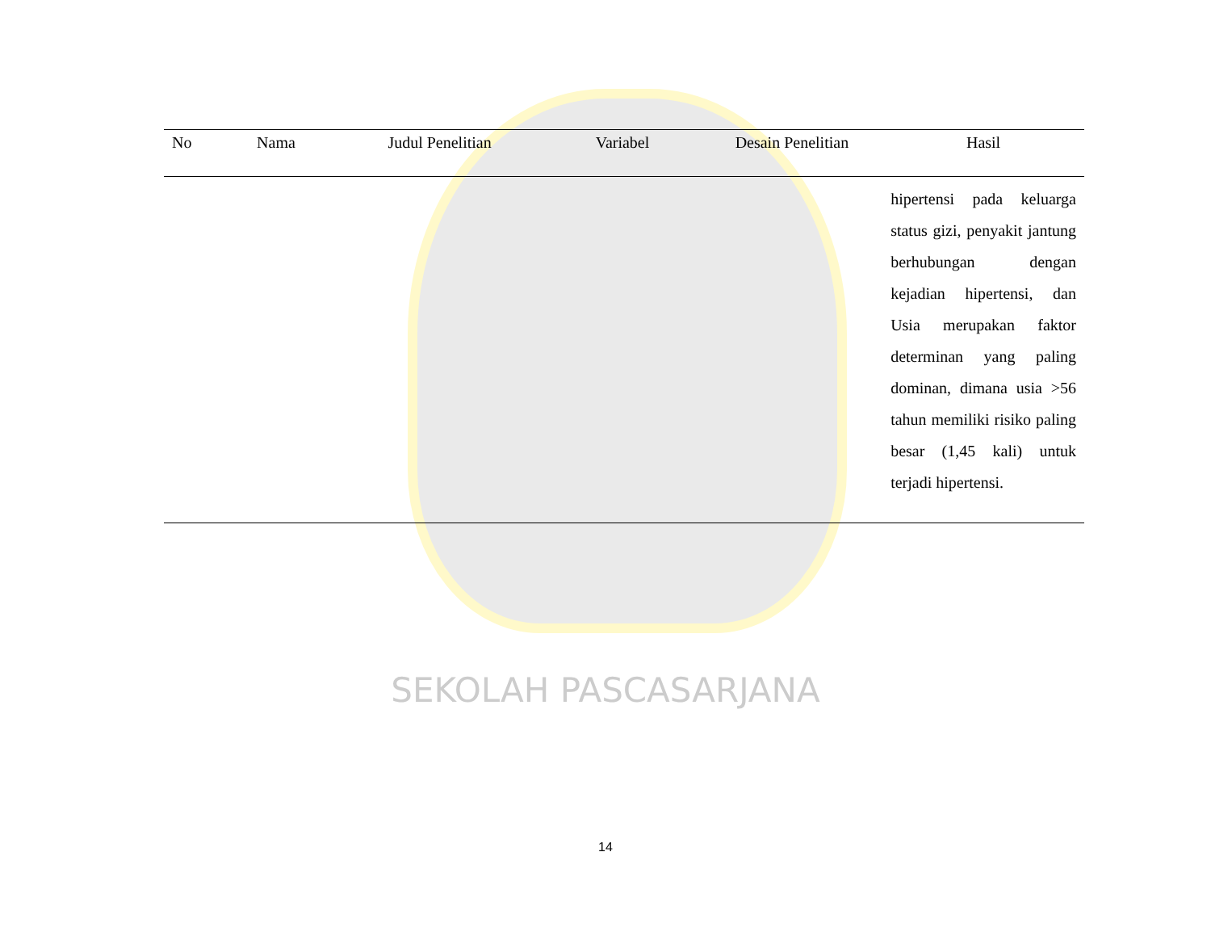| No | Nama | Judul Penelitian | Variabel | Desain Penelitian | Hasil |
| --- | --- | --- | --- | --- | --- |
| | | | | | hipertensi pada keluarga status gizi, penyakit jantung berhubungan dengan kejadian hipertensi, dan Usia merupakan faktor determinan yang paling dominan, dimana usia >56 tahun memiliki risiko paling besar (1,45 kali) untuk terjadi hipertensi. |
SEKOLAH PASCASARJANA
14